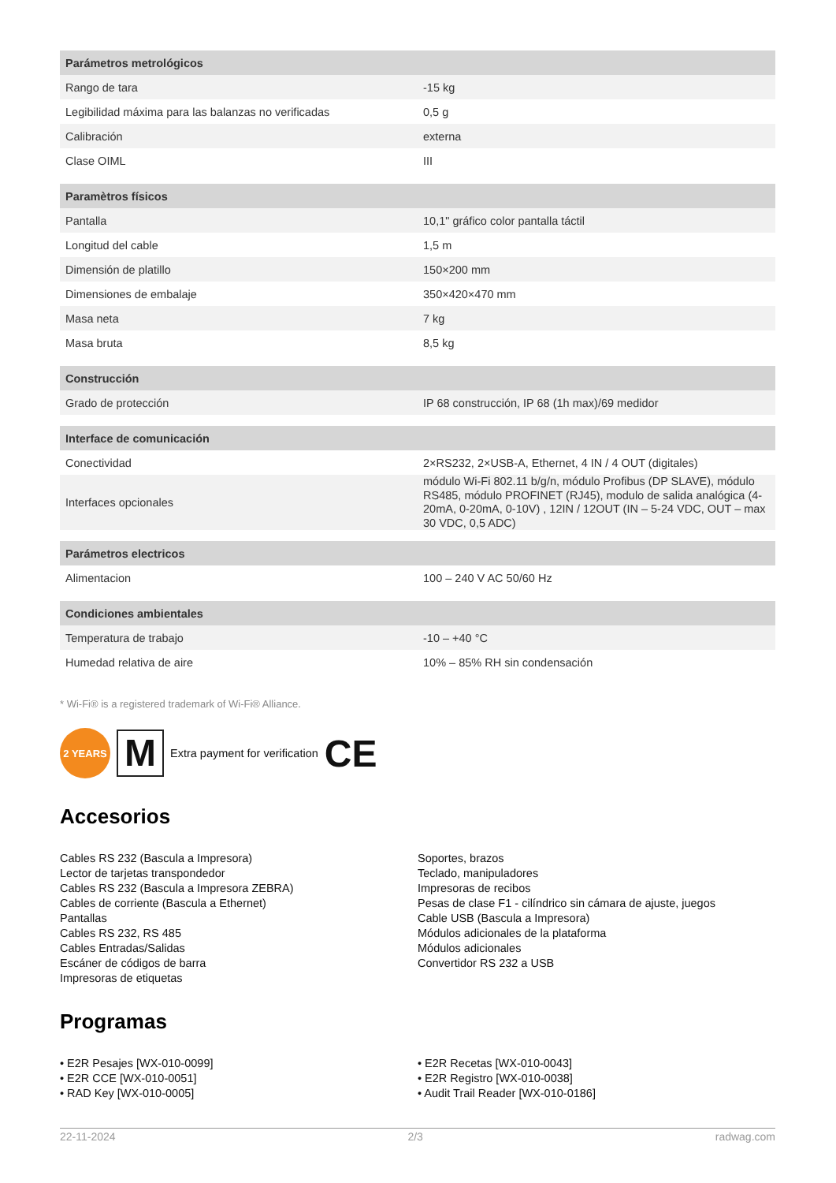| Parámetros metrológicos | |
| --- | --- |
| Rango de tara | -15 kg |
| Legibilidad máxima para las balanzas no verificadas | 0,5 g |
| Calibración | externa |
| Clase OIML | III |
| Paramètros físicos | |
| --- | --- |
| Pantalla | 10,1" gráfico color pantalla táctil |
| Longitud del cable | 1,5 m |
| Dimensión de platillo | 150×200 mm |
| Dimensiones de embalaje | 350×420×470 mm |
| Masa neta | 7 kg |
| Masa bruta | 8,5 kg |
| Construcción | |
| --- | --- |
| Grado de protección | IP 68 construcción, IP 68 (1h max)/69 medidor |
| Interface de comunicación | |
| --- | --- |
| Conectividad | 2×RS232, 2×USB-A, Ethernet, 4 IN / 4 OUT (digitales) |
| Interfaces opcionales | módulo Wi-Fi 802.11 b/g/n, módulo Profibus (DP SLAVE), módulo RS485, módulo PROFINET (RJ45), modulo de salida analógica (4-20mA, 0-20mA, 0-10V) , 12IN / 12OUT (IN – 5-24 VDC, OUT – max 30 VDC, 0,5 ADC) |
| Parámetros electricos | |
| --- | --- |
| Alimentacion | 100 – 240 V AC 50/60 Hz |
| Condiciones ambientales | |
| --- | --- |
| Temperatura de trabajo | -10 – +40 °C |
| Humedad relativa de aire | 10% – 85% RH sin condensación |
* Wi-Fi® is a registered trademark of Wi-Fi® Alliance.
2 YEARS
M
Extra payment for verification CE
Accesorios
Cables RS 232 (Bascula a Impresora)
Lector de tarjetas transpondedor
Cables RS 232 (Bascula a Impresora ZEBRA)
Cables de corriente (Bascula a Ethernet)
Pantallas
Cables RS 232, RS 485
Cables Entradas/Salidas
Escáner de códigos de barra
Impresoras de etiquetas
Soportes, brazos
Teclado, manipuladores
Impresoras de recibos
Pesas de clase F1 - cilíndrico sin cámara de ajuste, juegos
Cable USB (Bascula a Impresora)
Módulos adicionales de la plataforma
Módulos adicionales
Convertidor RS 232 a USB
Programas
• E2R Pesajes [WX-010-0099]
• E2R CCE [WX-010-0051]
• RAD Key [WX-010-0005]
• E2R Recetas [WX-010-0043]
• E2R Registro [WX-010-0038]
• Audit Trail Reader [WX-010-0186]
22-11-2024 2/3 radwag.com